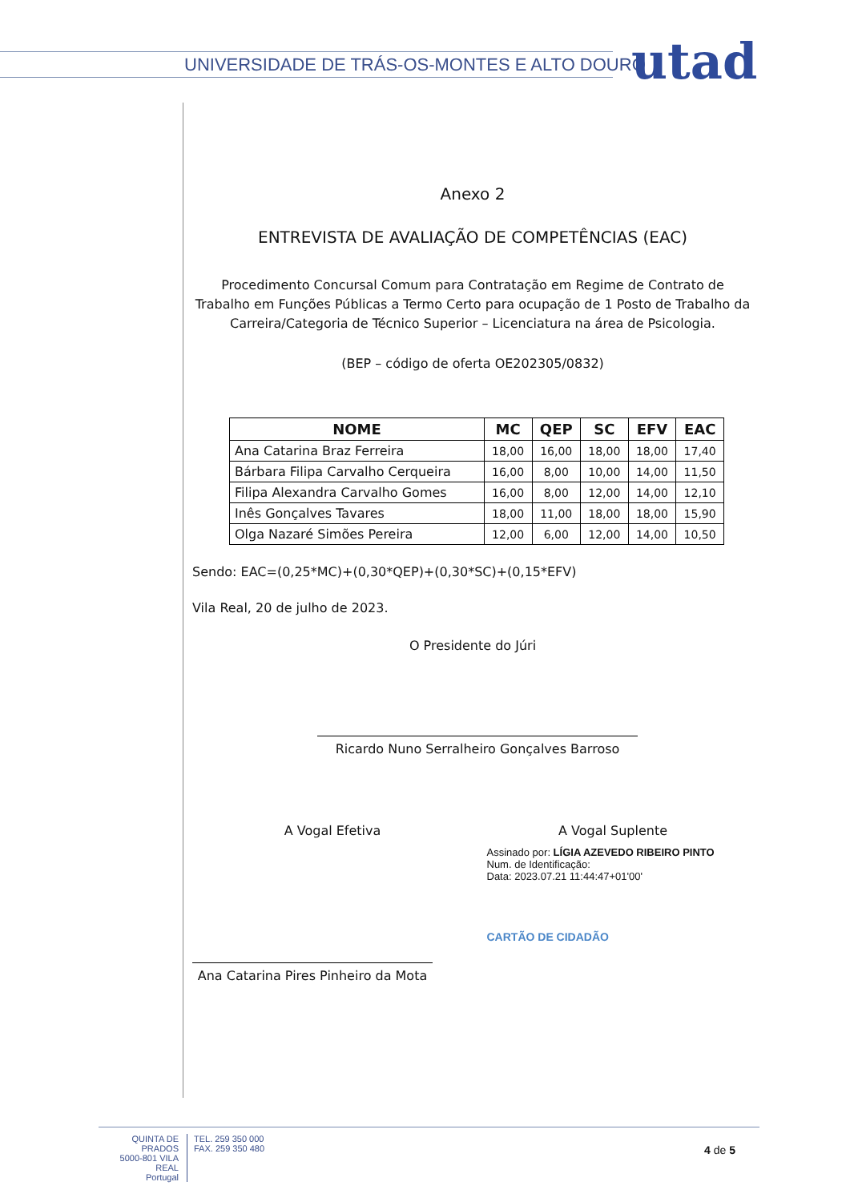UNIVERSIDADE DE TRÁS-OS-MONTES E ALTO DOURO
utad
Anexo 2
ENTREVISTA DE AVALIAÇÃO DE COMPETÊNCIAS (EAC)
Procedimento Concursal Comum para Contratação em Regime de Contrato de Trabalho em Funções Públicas a Termo Certo para ocupação de 1 Posto de Trabalho da Carreira/Categoria de Técnico Superior – Licenciatura na área de Psicologia.
(BEP – código de oferta OE202305/0832)
| NOME | MC | QEP | SC | EFV | EAC |
| --- | --- | --- | --- | --- | --- |
| Ana Catarina Braz Ferreira | 18,00 | 16,00 | 18,00 | 18,00 | 17,40 |
| Bárbara Filipa Carvalho Cerqueira | 16,00 | 8,00 | 10,00 | 14,00 | 11,50 |
| Filipa Alexandra Carvalho Gomes | 16,00 | 8,00 | 12,00 | 14,00 | 12,10 |
| Inês Gonçalves Tavares | 18,00 | 11,00 | 18,00 | 18,00 | 15,90 |
| Olga Nazaré Simões Pereira | 12,00 | 6,00 | 12,00 | 14,00 | 10,50 |
Sendo: EAC=(0,25*MC)+(0,30*QEP)+(0,30*SC)+(0,15*EFV)
Vila Real, 20 de julho de 2023.
O Presidente do Júri
Ricardo Nuno Serralheiro Gonçalves Barroso
A Vogal Efetiva A Vogal Suplente
Ana Catarina Pires Pinheiro da Mota
Assinado por: LÍGIA AZEVEDO RIBEIRO PINTO
Num. de Identificação:
Data: 2023.07.21 11:44:47+01'00'
CARTÃO DE CIDADÃO
QUINTA DE PRADOS
5000-801 VILA REAL
Portugal
TEL. 259 350 000
FAX. 259 350 480
4 de 5